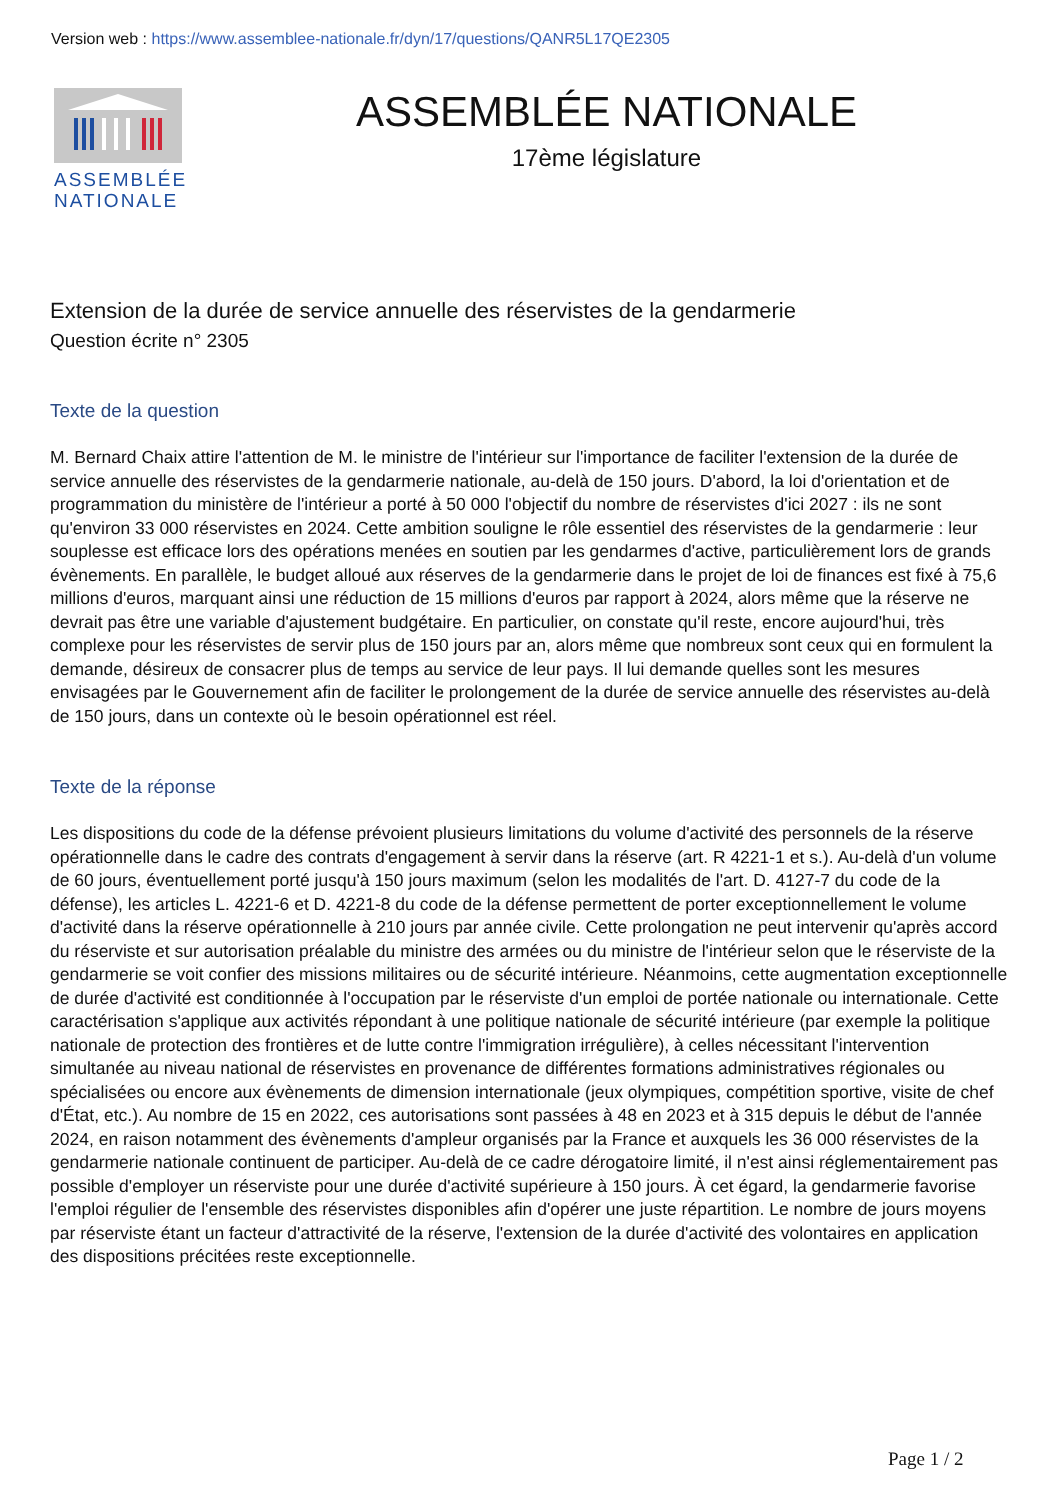Version web : https://www.assemblee-nationale.fr/dyn/17/questions/QANR5L17QE2305
ASSEMBLÉE NATIONALE
ASSEMBLÉE NATIONALE
17ème législature
Extension de la durée de service annuelle des réservistes de la gendarmerie
Question écrite n° 2305
Texte de la question
M. Bernard Chaix attire l'attention de M. le ministre de l'intérieur sur l'importance de faciliter l'extension de la durée de service annuelle des réservistes de la gendarmerie nationale, au-delà de 150 jours. D'abord, la loi d'orientation et de programmation du ministère de l'intérieur a porté à 50 000 l'objectif du nombre de réservistes d'ici 2027 : ils ne sont qu'environ 33 000 réservistes en 2024. Cette ambition souligne le rôle essentiel des réservistes de la gendarmerie : leur souplesse est efficace lors des opérations menées en soutien par les gendarmes d'active, particulièrement lors de grands évènements. En parallèle, le budget alloué aux réserves de la gendarmerie dans le projet de loi de finances est fixé à 75,6 millions d'euros, marquant ainsi une réduction de 15 millions d'euros par rapport à 2024, alors même que la réserve ne devrait pas être une variable d'ajustement budgétaire. En particulier, on constate qu'il reste, encore aujourd'hui, très complexe pour les réservistes de servir plus de 150 jours par an, alors même que nombreux sont ceux qui en formulent la demande, désireux de consacrer plus de temps au service de leur pays. Il lui demande quelles sont les mesures envisagées par le Gouvernement afin de faciliter le prolongement de la durée de service annuelle des réservistes au-delà de 150 jours, dans un contexte où le besoin opérationnel est réel.
Texte de la réponse
Les dispositions du code de la défense prévoient plusieurs limitations du volume d'activité des personnels de la réserve opérationnelle dans le cadre des contrats d'engagement à servir dans la réserve (art. R 4221-1 et s.). Au-delà d'un volume de 60 jours, éventuellement porté jusqu'à 150 jours maximum (selon les modalités de l'art. D. 4127-7 du code de la défense), les articles L. 4221-6 et D. 4221-8 du code de la défense permettent de porter exceptionnellement le volume d'activité dans la réserve opérationnelle à 210 jours par année civile. Cette prolongation ne peut intervenir qu'après accord du réserviste et sur autorisation préalable du ministre des armées ou du ministre de l'intérieur selon que le réserviste de la gendarmerie se voit confier des missions militaires ou de sécurité intérieure. Néanmoins, cette augmentation exceptionnelle de durée d'activité est conditionnée à l'occupation par le réserviste d'un emploi de portée nationale ou internationale. Cette caractérisation s'applique aux activités répondant à une politique nationale de sécurité intérieure (par exemple la politique nationale de protection des frontières et de lutte contre l'immigration irrégulière), à celles nécessitant l'intervention simultanée au niveau national de réservistes en provenance de différentes formations administratives régionales ou spécialisées ou encore aux évènements de dimension internationale (jeux olympiques, compétition sportive, visite de chef d'État, etc.). Au nombre de 15 en 2022, ces autorisations sont passées à 48 en 2023 et à 315 depuis le début de l'année 2024, en raison notamment des évènements d'ampleur organisés par la France et auxquels les 36 000 réservistes de la gendarmerie nationale continuent de participer. Au-delà de ce cadre dérogatoire limité, il n'est ainsi réglementairement pas possible d'employer un réserviste pour une durée d'activité supérieure à 150 jours. À cet égard, la gendarmerie favorise l'emploi régulier de l'ensemble des réservistes disponibles afin d'opérer une juste répartition. Le nombre de jours moyens par réserviste étant un facteur d'attractivité de la réserve, l'extension de la durée d'activité des volontaires en application des dispositions précitées reste exceptionnelle.
Page 1 / 2